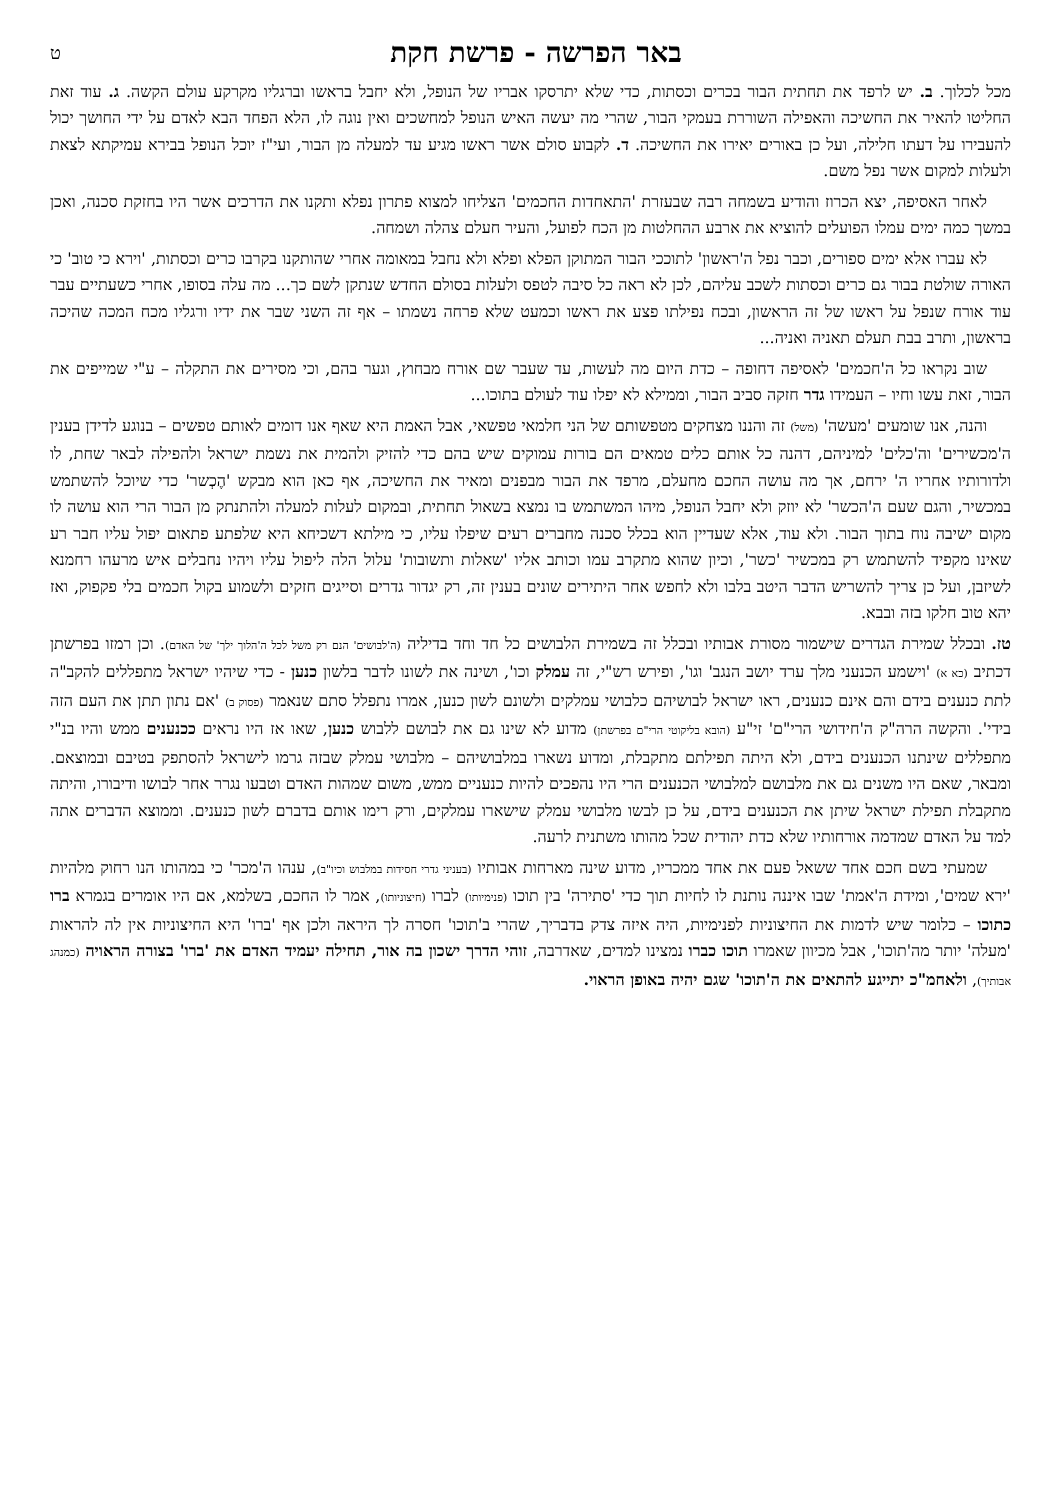באר הפרשה - פרשת חקת
ט
מכל לכלוך. ב. יש לרפד את תחתית הבור בכרים וכסתות, כדי שלא יתרסקו אבריו של הנופל, ולא יחבל בראשו וברגליו מקרקע עולם הקשה. ג. עוד זאת החליטו להאיר את החשיכה והאפילה השוררת בעמקי הבור, שהרי מה יעשה האיש הנופל למחשכים ואין נוגה לו, הלא הפחד הבא לאדם על ידי החושך יכול להעבירו על דעתו חלילה, ועל כן באורים יאירו את החשיכה. ד. לקבוע סולם אשר ראשו מגיע עד למעלה מן הבור, ועי"ז יוכל הנופל בבירא עמיקתא לצאת ולעלות למקום אשר נפל משם.
לאחר האסיפה, יצא הכרוז והודיע בשמחה רבה שבעזרת 'התאחדות החכמים' הצליחו למצוא פתרון נפלא ותקנו את הדרכים אשר היו בחזקת סכנה, ואכן במשך כמה ימים עמלו הפועלים להוציא את ארבע ההחלטות מן הכח לפועל, והעיר חעלם צהלה ושמחה.
לא עברו אלא ימים ספורים, וכבר נפל ה'ראשון' לתוככי הבור המתוקן הפלא ופלא ולא נחבל במאומה אחרי שהותקנו בקרבו כרים וכסתות, 'וירא כי טוב' כי האורה שולטת בבור גם כרים וכסתות לשכב עליהם, לכן לא ראה כל סיבה לטפס ולעלות בסולם החדש שנתקן לשם כך... מה עלה בסופו, אחרי כשעתיים עבר עוד אורח שנפל על ראשו של זה הראשון, ובכח נפילתו פצע את ראשו וכמעט שלא פרחה נשמתו – אף זה השני שבר את ידיו ורגליו מכח המכה שהיכה בראשון, ותרב בבת תעלם תאניה ואניה...
שוב נקראו כל ה'חכמים' לאסיפה דחופה – כדת היום מה לעשות, עד שעבר שם אורח מבחוץ, וגער בהם, וכי מסירים את התקלה – ע"י שמייפים את הבור, זאת עשו וחיו – העמידו גדר חזקה סביב הבור, וממילא לא יפלו עוד לעולם בתוכו...
והנה, אנו שומעים 'מעשה' (משל) זה והננו מצחקים מטפשותם של הני חלמאי טפשאי, אבל האמת היא שאף אנו דומים לאותם טפשים – בנוגע לדידן בענין ה'מכשירים' וה'כלים' למיניהם, דהנה כל אותם כלים טמאים הם בורות עמוקים שיש בהם כדי להזיק ולהמית את נשמת ישראל ולהפילה לבאר שחת, לו ולדורותיו אחריו ה' ירחם, אך מה עושה החכם מחעלם, מרפד את הבור מבפנים ומאיר את החשיכה, אף כאן הוא מבקש 'הֶכְשר' כדי שיוכל להשתמש במכשיר, והגם שעם ה'הכשר' לא יוזק ולא יחבל הנופל, מיהו המשתמש בו נמצא בשאול תחתית, ובמקום לעלות למעלה ולהתנתק מן הבור הרי הוא עושה לו מקום ישיבה נוח בתוך הבור. ולא עוד, אלא שעדיין הוא בכלל סכנה מחברים רעים שיפלו עליו, כי מילתא דשכיחא היא שלפתע פתאום יפול עליו חבר רע שאינו מקפיד להשתמש רק במכשיר 'כשר', וכיון שהוא מתקרב עמו וכותב אליו 'שאלות ותשובות' עלול הלה ליפול עליו ויהיו נחבלים איש מרעהו רחמנא לשיזבן, ועל כן צריך להשריש הדבר היטב בלבו ולא לחפש אחר היתירים שונים בענין זה, רק יגדור גדרים וסייגים חזקים ולשמוע בקול חכמים בלי פקפוק, ואז יהא טוב חלקו בזה ובבא.
טז. ובכלל שמירת הגדרים שישמור מסורת אבותיו ובכלל זה בשמירת הלבושים כל חד וחד בדיליה (ה'לבושים' הנם רק משל לכל ה'הלוך ילך' של האדם). וכן רמזו בפרשתן דכתיב (כא א) 'וישמע הכנעני מלך ערד יושב הנגב' וגו', ופירש רש"י, זה עמלק וכו', ושינה את לשונו לדבר בלשון כנען - כדי שיהיו ישראל מתפללים להקב"ה לתת כנענים בידם והם אינם כנענים, ראו ישראל לבושיהם כלבושי עמלקים ולשונם לשון כנען, אמרו נתפלל סתם שנאמר (פסוק ב) 'אם נתון תתן את העם הזה בידי'. והקשה הרה"ק ה'חידושי הרי"ם' זי"ע (הובא בליקוטי הרי"ם בפרשתן) מדוע לא שינו גם את לבושם ללבוש כנען, שאו אז היו נראים ככנענים ממש והיו בנ"י מתפללים שינתנו הכנענים בידם, ולא היתה תפילתם מתקבלת, ומדוע נשארו במלבושיהם – מלבושי עמלק שבזה גרמו לישראל להסתפק בטיבם ובמוצאם. ומבאר, שאם היו משנים גם את מלבושם למלבושי הכנענים הרי היו נהפכים להיות כנעניים ממש, משום שמהות האדם וטבעו נגרר אחר לבושו ודיבורו, והיתה מתקבלת תפילת ישראל שיתן את הכנענים בידם, על כן לבשו מלבושי עמלק שישארו עמלקים, ורק רימו אותם בדברם לשון כנענים. וממוצא הדברים אתה למד על האדם שמדמה אורחותיו שלא כדת יהודית שכל מהותו משתנית לרעה.
שמעתי בשם חכם אחד ששאל פעם את אחד ממכריו, מדוע שינה מארחות אבותיו (בעניני גדרי חסידות במלבוש וכיו"ב), ענהו ה'מכר' כי במהותו הנו רחוק מלהיות 'ירא שמים', ומידת ה'אמת' שבו איננה נותנת לו לחיות תוך כדי 'סתירה' בין תוכו (פנימיותו) לברו (חיצוניותו), אמר לו החכם, בשלמא, אם היו אומרים בגמרא ברו כתוכו – כלומר שיש לדמות את החיצוניות לפנימיות, היה איזה צדק בדבריך, שהרי ב'תוכו' חסרה לך היראה ולכן אף 'ברו' היא החיצוניות אין לה להראות 'מעלה' יותר מה'תוכו', אבל מכיוון שאמרו תוכו כברו נמצינו למדים, שאדרבה, זוהי הדרך ישכון בה אור, תחילה יעמיד האדם את 'ברו' בצורה הראויה (כמנהג אבותיך), ולאחמ"כ יתייגע להתאים את ה'תוכו' שגם יהיה באופן הראוי.